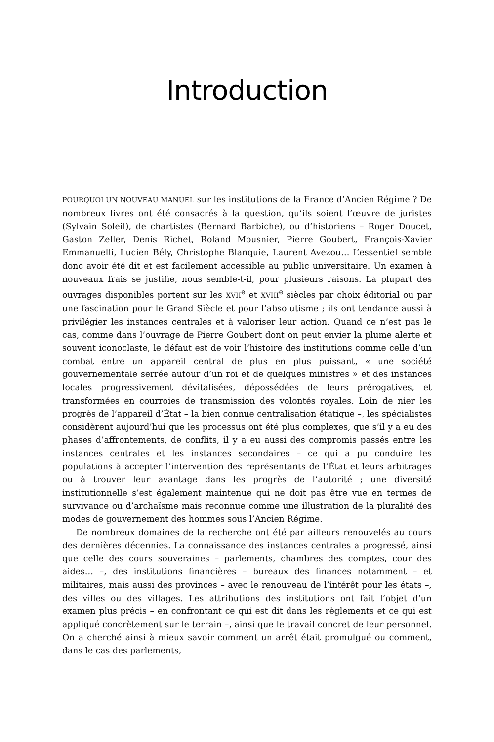Introduction
POURQUOI UN NOUVEAU MANUEL sur les institutions de la France d’Ancien Régime ? De nombreux livres ont été consacrés à la question, qu’ils soient l’œuvre de juristes (Sylvain Soleil), de chartistes (Bernard Barbiche), ou d’historiens – Roger Doucet, Gaston Zeller, Denis Richet, Roland Mousnier, Pierre Goubert, François-Xavier Emmanuelli, Lucien Bély, Christophe Blanquie, Laurent Avezou… L’essentiel semble donc avoir été dit et est facilement accessible au public universitaire. Un examen à nouveaux frais se justifie, nous semble-t-il, pour plusieurs raisons. La plupart des ouvrages disponibles portent sur les XVII<sup>e</sup> et XVIII<sup>e</sup> siècles par choix éditorial ou par une fascination pour le Grand Siècle et pour l’absolutisme ; ils ont tendance aussi à privilégier les instances centrales et à valoriser leur action. Quand ce n’est pas le cas, comme dans l’ouvrage de Pierre Goubert dont on peut envier la plume alerte et souvent iconoclaste, le défaut est de voir l’histoire des institutions comme celle d’un combat entre un appareil central de plus en plus puissant, « une société gouvernementale serrée autour d’un roi et de quelques ministres » et des instances locales progressivement dévitalisées, dépossédées de leurs prérogatives, et transformées en courroies de transmission des volontés royales. Loin de nier les progrès de l’appareil d’État – la bien connue centralisation étatique –, les spécialistes considèrent aujourd’hui que les processus ont été plus complexes, que s’il y a eu des phases d’affrontements, de conflits, il y a eu aussi des compromis passés entre les instances centrales et les instances secondaires – ce qui a pu conduire les populations à accepter l’intervention des représentants de l’État et leurs arbitrages ou à trouver leur avantage dans les progrès de l’autorité ; une diversité institutionnelle s’est également maintenue qui ne doit pas être vue en termes de survivance ou d’archaïsme mais reconnue comme une illustration de la pluralité des modes de gouvernement des hommes sous l’Ancien Régime.
De nombreux domaines de la recherche ont été par ailleurs renouvelés au cours des dernières décennies. La connaissance des instances centrales a progressé, ainsi que celle des cours souveraines – parlements, chambres des comptes, cour des aides… –, des institutions financières – bureaux des finances notamment – et militaires, mais aussi des provinces – avec le renouveau de l’intérêt pour les états –, des villes ou des villages. Les attributions des institutions ont fait l’objet d’un examen plus précis – en confrontant ce qui est dit dans les règlements et ce qui est appliqué concrètement sur le terrain –, ainsi que le travail concret de leur personnel. On a cherché ainsi à mieux savoir comment un arrêt était promulgué ou comment, dans le cas des parlements,